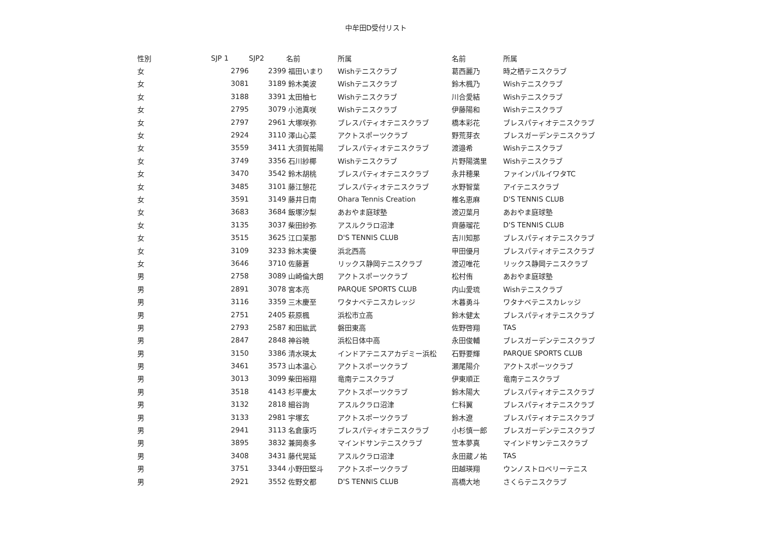中牟田D受付リスト
| 性別 | SJP 1 | SJP2 | 名前 | 所属 | 名前 | 所属 |
| --- | --- | --- | --- | --- | --- | --- |
| 女 | 2796 | 2399 | 福田いまり | Wishテニスクラブ | 葛西麗乃 | 時之栖テニスクラブ |
| 女 | 3081 | 3189 | 鈴木美波 | Wishテニスクラブ | 鈴木楓乃 | Wishテニスクラブ |
| 女 | 3188 | 3391 | 太田柚七 | Wishテニスクラブ | 川合愛結 | Wishテニスクラブ |
| 女 | 2795 | 3079 | 小池真咲 | Wishテニスクラブ | 伊藤陽和 | Wishテニスクラブ |
| 女 | 2797 | 2961 | 大塚咲弥 | ブレスパティオテニスクラブ | 橋本彩花 | ブレスパティオテニスクラブ |
| 女 | 2924 | 3110 | 澤山心菜 | アクトスポーツクラブ | 野荒芽衣 | ブレスガーデンテニスクラブ |
| 女 | 3559 | 3411 | 大須賀祐陽 | ブレスパティオテニスクラブ | 渡邉希 | Wishテニスクラブ |
| 女 | 3749 | 3356 | 石川紗椰 | Wishテニスクラブ | 片野陽満里 | Wishテニスクラブ |
| 女 | 3470 | 3542 | 鈴木胡桃 | ブレスパティオテニスクラブ | 永井穂果 | ファインパルイワタTC |
| 女 | 3485 | 3101 | 藤江憩花 | ブレスパティオテニスクラブ | 水野智葉 | アイテニスクラブ |
| 女 | 3591 | 3149 | 藤井日南 | Ohara Tennis Creation | 椎名恵麻 | D'S TENNIS CLUB |
| 女 | 3683 | 3684 | 飯塚汐梨 | あおやま庭球塾 | 渡辺葉月 | あおやま庭球塾 |
| 女 | 3135 | 3037 | 柴田紗弥 | アスルクラロ沼津 | 齊藤瑠花 | D'S TENNIS CLUB |
| 女 | 3515 | 3625 | 江口茉那 | D'S TENNIS CLUB | 吉川知那 | ブレスパティオテニスクラブ |
| 女 | 3109 | 3233 | 鈴木実優 | 浜北西高 | 甲田優月 | ブレスパティオテニスクラブ |
| 女 | 3646 | 3710 | 佐藤蒼 | リックス静岡テニスクラブ | 渡辺唯花 | リックス静岡テニスクラブ |
| 男 | 2758 | 3089 | 山崎倫大朗 | アクトスポーツクラブ | 松村侑 | あおやま庭球塾 |
| 男 | 2891 | 3078 | 宮本亮 | PARQUE SPORTS CLUB | 内山愛琉 | Wishテニスクラブ |
| 男 | 3116 | 3359 | 三木慶至 | ワタナベテニスカレッジ | 木暮勇斗 | ワタナベテニスカレッジ |
| 男 | 2751 | 2405 | 萩原楓 | 浜松市立高 | 鈴木健太 | ブレスパティオテニスクラブ |
| 男 | 2793 | 2587 | 和田紘武 | 磐田東高 | 佐野啓翔 | TAS |
| 男 | 2847 | 2848 | 神谷暁 | 浜松日体中高 | 永田俊輔 | ブレスガーデンテニスクラブ |
| 男 | 3150 | 3386 | 清水瑛太 | インドアテニスアカデミー浜松 | 石野要輝 | PARQUE SPORTS CLUB |
| 男 | 3461 | 3573 | 山本温心 | アクトスポーツクラブ | 瀬尾陽介 | アクトスポーツクラブ |
| 男 | 3013 | 3099 | 柴田裕翔 | 竜南テニスクラブ | 伊東順正 | 竜南テニスクラブ |
| 男 | 3518 | 4143 | 杉平慶太 | アクトスポーツクラブ | 鈴木陽大 | ブレスパティオテニスクラブ |
| 男 | 3132 | 2818 | 細谷詢 | アスルクラロ沼津 | 仁科翼 | ブレスパティオテニスクラブ |
| 男 | 3133 | 2981 | 宇塚玄 | アクトスポーツクラブ | 鈴木遼 | ブレスパティオテニスクラブ |
| 男 | 2941 | 3113 | 名倉康巧 | ブレスパティオテニスクラブ | 小杉慎一郎 | ブレスガーデンテニスクラブ |
| 男 | 3895 | 3832 | 兼岡奏多 | マインドサンテニスクラブ | 笠本夢真 | マインドサンテニスクラブ |
| 男 | 3408 | 3431 | 藤代晃延 | アスルクラロ沼津 | 永田蔵ノ祐 | TAS |
| 男 | 3751 | 3344 | 小野田堅斗 | アクトスポーツクラブ | 田越瑛翔 | ウンノストロベリーテニス |
| 男 | 2921 | 3552 | 佐野文都 | D'S TENNIS CLUB | 高橋大地 | さくらテニスクラブ |